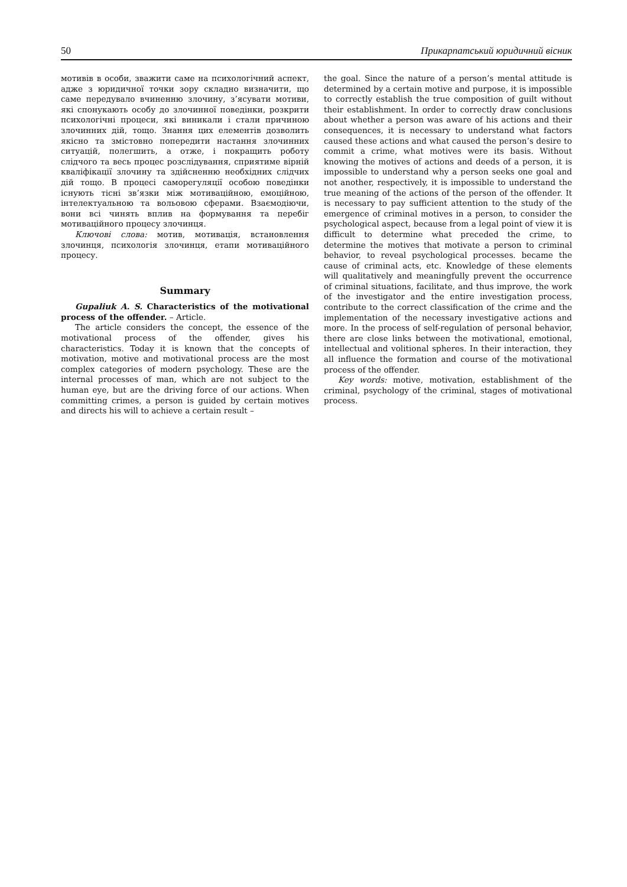50 Прикарпатський юридичний вісник
мотивів в особи, зважити саме на психологічний аспект, адже з юридичної точки зору складно визначити, що саме передувало вчиненню злочину, з’ясувати мотиви, які спонукають особу до злочинної поведінки, розкрити психологічні процеси, які виникали і стали причиною злочинних дій, тощо. Знання цих елементів дозволить якісно та змістовно попередити настання злочинних ситуацій, полегшить, а отже, і покращить роботу слідчого та весь процес розслідування, сприятиме вірній кваліфікації злочину та здійсненню необхідних слідчих дій тощо. В процесі саморегуляції особою поведінки існують тісні зв’язки між мотиваційною, емоційною, інтелектуальною та вольовою сферами. Взаємодіючи, вони всі чинять вплив на формування та перебіг мотиваційного процесу злочинця.
Ключові слова: мотив, мотивація, встановлення злочинця, психологія злочинця, етапи мотиваційного процесу.
Summary
Gupaliuk A. S. Characteristics of the motivational process of the offender. – Article.
The article considers the concept, the essence of the motivational process of the offender, gives his characteristics. Today it is known that the concepts of motivation, motive and motivational process are the most complex categories of modern psychology. These are the internal processes of man, which are not subject to the human eye, but are the driving force of our actions. When committing crimes, a person is guided by certain motives and directs his will to achieve a certain result –
the goal. Since the nature of a person’s mental attitude is determined by a certain motive and purpose, it is impossible to correctly establish the true composition of guilt without their establishment. In order to correctly draw conclusions about whether a person was aware of his actions and their consequences, it is necessary to understand what factors caused these actions and what caused the person’s desire to commit a crime, what motives were its basis. Without knowing the motives of actions and deeds of a person, it is impossible to understand why a person seeks one goal and not another, respectively, it is impossible to understand the true meaning of the actions of the person of the offender. It is necessary to pay sufficient attention to the study of the emergence of criminal motives in a person, to consider the psychological aspect, because from a legal point of view it is difficult to determine what preceded the crime, to determine the motives that motivate a person to criminal behavior, to reveal psychological processes. became the cause of criminal acts, etc. Knowledge of these elements will qualitatively and meaningfully prevent the occurrence of criminal situations, facilitate, and thus improve, the work of the investigator and the entire investigation process, contribute to the correct classification of the crime and the implementation of the necessary investigative actions and more. In the process of self-regulation of personal behavior, there are close links between the motivational, emotional, intellectual and volitional spheres. In their interaction, they all influence the formation and course of the motivational process of the offender.
Key words: motive, motivation, establishment of the criminal, psychology of the criminal, stages of motivational process.